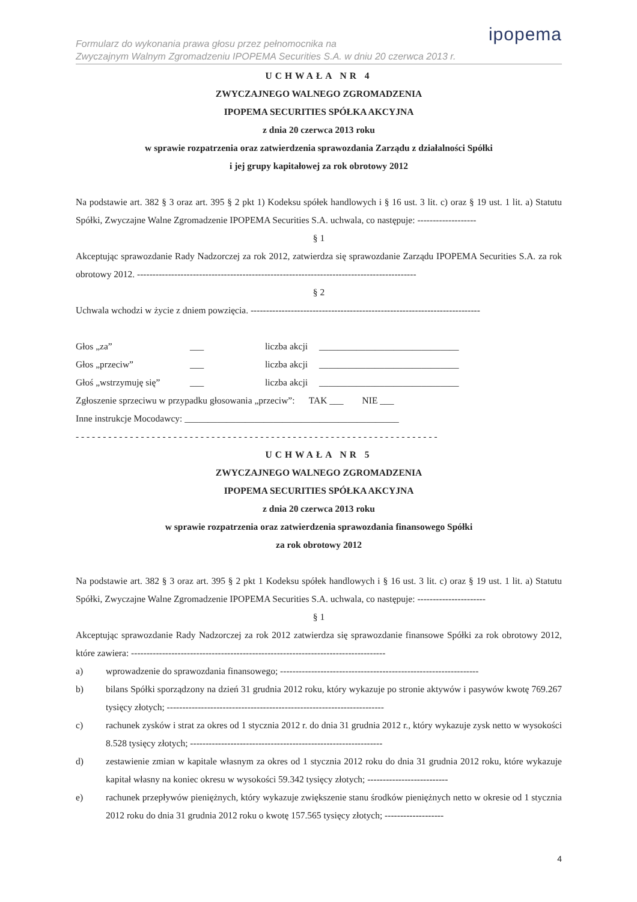ipopema
Formularz do wykonania prawa głosu przez pełnomocnika na
Zwyczajnym Walnym Zgromadzeniu IPOPEMA Securities S.A. w dniu 20 czerwca 2013 r.
UCHWAŁA NR 4
ZWYCZAJNEGO WALNEGO ZGROMADZENIA
IPOPEMA SECURITIES SPÓŁKA AKCYJNA
z dnia 20 czerwca 2013 roku
w sprawie rozpatrzenia oraz zatwierdzenia sprawozdania Zarządu z działalności Spółki
i jej grupy kapitałowej za rok obrotowy 2012
Na podstawie art. 382 § 3 oraz art. 395 § 2 pkt 1) Kodeksu spółek handlowych i § 16 ust. 3 lit. c) oraz § 19 ust. 1 lit. a) Statutu Spółki, Zwyczajne Walne Zgromadzenie IPOPEMA Securities S.A. uchwala, co następuje: -------------------
§ 1
Akceptując sprawozdanie Rady Nadzorczej za rok 2012, zatwierdza się sprawozdanie Zarządu IPOPEMA Securities S.A. za rok obrotowy 2012. ------------------------------------------------------------------------------------------
§ 2
Uchwala wchodzi w życie z dniem powzięcia. --------------------------------------------------------------------------
Głos „za” ___ liczba akcji ______________________________ Głos „przeciw” ___ liczba akcji ______________________________ Głoś „wstrzymuję się” ___ liczba akcji ______________________________
Zgłoszenie sprzeciwu w przypadku głosowania „przeciw”: TAK ___ NIE ___
Inne instrukcje Mocodawcy: ______________________________________________
- - - - - - - - - - - - - - - - - - - - - - - - - - - - - - - - - - - - - - - - - - - - - - - - - - - - - - - - - - - - - - - - - - -
UCHWAŁA NR 5
ZWYCZAJNEGO WALNEGO ZGROMADZENIA
IPOPEMA SECURITIES SPÓŁKA AKCYJNA
z dnia 20 czerwca 2013 roku
w sprawie rozpatrzenia oraz zatwierdzenia sprawozdania finansowego Spółki
za rok obrotowy 2012
Na podstawie art. 382 § 3 oraz art. 395 § 2 pkt 1 Kodeksu spółek handlowych i § 16 ust. 3 lit. c) oraz § 19 ust. 1 lit. a) Statutu Spółki, Zwyczajne Walne Zgromadzenie IPOPEMA Securities S.A. uchwala, co następuje: ----------------------
§ 1
Akceptując sprawozdanie Rady Nadzorczej za rok 2012 zatwierdza się sprawozdanie finansowe Spółki za rok obrotowy 2012, które zawiera: ----------------------------------------------------------------------------------
a)
wprowadzenie do sprawozdania finansowego; ----------------------------------------------------------------
b)
bilans Spółki sporządzony na dzień 31 grudnia 2012 roku, który wykazuje po stronie aktywów i pasywów kwotę 769.267 tysięcy złotych; ----------------------------------------------------------------------
c)
rachunek zysków i strat za okres od 1 stycznia 2012 r. do dnia 31 grudnia 2012 r., który wykazuje zysk netto w wysokości 8.528 tysięcy złotych; --------------------------------------------------------------
d)
zestawienie zmian w kapitale własnym za okres od 1 stycznia 2012 roku do dnia 31 grudnia 2012 roku, które wykazuje kapitał własny na koniec okresu w wysokości 59.342 tysięcy złotych; --------------------------
e)
rachunek przepływów pieniężnych, który wykazuje zwiększenie stanu środków pieniężnych netto w okresie od 1 stycznia 2012 roku do dnia 31 grudnia 2012 roku o kwotę 157.565 tysięcy złotych; -------------------
4